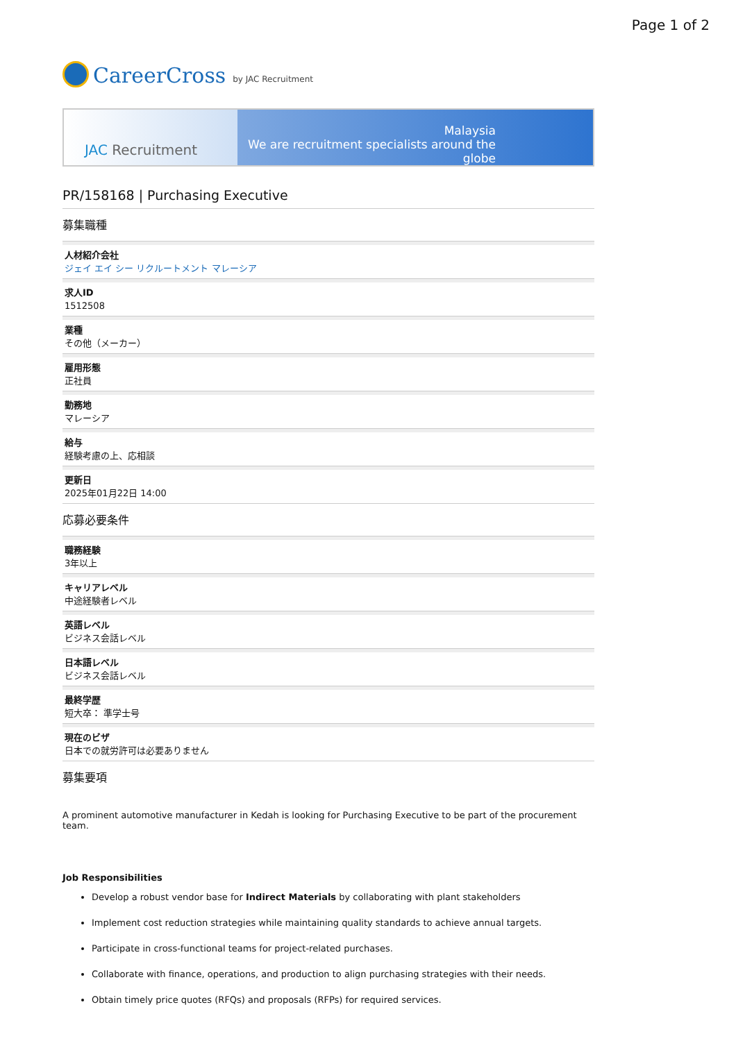Page 1 of 2
CareerCross by JAC Recruitment
JAC Recruitment
Malaysia
We are recruitment specialists around the globe
PR/158168 | Purchasing Executive
募集職種
人材紹介会社
ジェイ エイ シー リクルートメント マレーシア
求人ID
1512508
業種
その他（メーカー）
雇用形態
正社員
勤務地
マレーシア
給与
経験考慮の上、応相談
更新日
2025年01月22日 14:00
応募必要条件
職務経験
3年以上
キャリアレベル
中途経験者レベル
英語レベル
ビジネス会話レベル
日本語レベル
ビジネス会話レベル
最終学歴
短大卒： 準学士号
現在のビザ
日本での就労許可は必要ありません
募集要項
A prominent automotive manufacturer in Kedah is looking for Purchasing Executive to be part of the procurement team.
Job Responsibilities
Develop a robust vendor base for Indirect Materials by collaborating with plant stakeholders
Implement cost reduction strategies while maintaining quality standards to achieve annual targets.
Participate in cross-functional teams for project-related purchases.
Collaborate with finance, operations, and production to align purchasing strategies with their needs.
Obtain timely price quotes (RFQs) and proposals (RFPs) for required services.